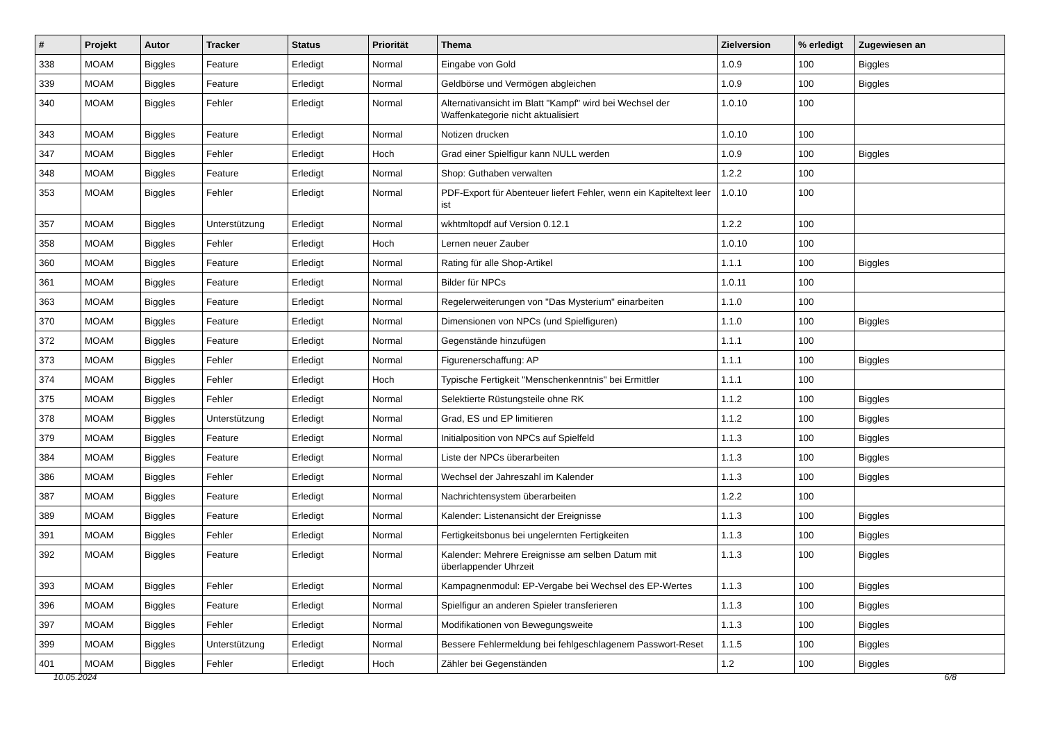| # | Projekt | Autor | Tracker | Status | Priorität | Thema | Zielversion | % erledigt | Zugewiesen an |
| --- | --- | --- | --- | --- | --- | --- | --- | --- | --- |
| 338 | MOAM | Biggles | Feature | Erledigt | Normal | Eingabe von Gold | 1.0.9 | 100 | Biggles |
| 339 | MOAM | Biggles | Feature | Erledigt | Normal | Geldbörse und Vermögen abgleichen | 1.0.9 | 100 | Biggles |
| 340 | MOAM | Biggles | Fehler | Erledigt | Normal | Alternativansicht im Blatt "Kampf" wird bei Wechsel der Waffenkategorie nicht aktualisiert | 1.0.10 | 100 | |
| 343 | MOAM | Biggles | Feature | Erledigt | Normal | Notizen drucken | 1.0.10 | 100 | |
| 347 | MOAM | Biggles | Fehler | Erledigt | Hoch | Grad einer Spielfigur kann NULL werden | 1.0.9 | 100 | Biggles |
| 348 | MOAM | Biggles | Feature | Erledigt | Normal | Shop: Guthaben verwalten | 1.2.2 | 100 | |
| 353 | MOAM | Biggles | Fehler | Erledigt | Normal | PDF-Export für Abenteuer liefert Fehler, wenn ein Kapiteltext leer ist | 1.0.10 | 100 | |
| 357 | MOAM | Biggles | Unterstützung | Erledigt | Normal | wkhtmltopdf auf Version 0.12.1 | 1.2.2 | 100 | |
| 358 | MOAM | Biggles | Fehler | Erledigt | Hoch | Lernen neuer Zauber | 1.0.10 | 100 | |
| 360 | MOAM | Biggles | Feature | Erledigt | Normal | Rating für alle Shop-Artikel | 1.1.1 | 100 | Biggles |
| 361 | MOAM | Biggles | Feature | Erledigt | Normal | Bilder für NPCs | 1.0.11 | 100 | |
| 363 | MOAM | Biggles | Feature | Erledigt | Normal | Regelerweiterungen von "Das Mysterium" einarbeiten | 1.1.0 | 100 | |
| 370 | MOAM | Biggles | Feature | Erledigt | Normal | Dimensionen von NPCs (und Spielfiguren) | 1.1.0 | 100 | Biggles |
| 372 | MOAM | Biggles | Feature | Erledigt | Normal | Gegenstände hinzufügen | 1.1.1 | 100 | |
| 373 | MOAM | Biggles | Fehler | Erledigt | Normal | Figurenerschaffung: AP | 1.1.1 | 100 | Biggles |
| 374 | MOAM | Biggles | Fehler | Erledigt | Hoch | Typische Fertigkeit "Menschenkenntnis" bei Ermittler | 1.1.1 | 100 | |
| 375 | MOAM | Biggles | Fehler | Erledigt | Normal | Selektierte Rüstungsteile ohne RK | 1.1.2 | 100 | Biggles |
| 378 | MOAM | Biggles | Unterstützung | Erledigt | Normal | Grad, ES und EP limitieren | 1.1.2 | 100 | Biggles |
| 379 | MOAM | Biggles | Feature | Erledigt | Normal | Initialposition von NPCs auf Spielfeld | 1.1.3 | 100 | Biggles |
| 384 | MOAM | Biggles | Feature | Erledigt | Normal | Liste der NPCs überarbeiten | 1.1.3 | 100 | Biggles |
| 386 | MOAM | Biggles | Fehler | Erledigt | Normal | Wechsel der Jahreszahl im Kalender | 1.1.3 | 100 | Biggles |
| 387 | MOAM | Biggles | Feature | Erledigt | Normal | Nachrichtensystem überarbeiten | 1.2.2 | 100 | |
| 389 | MOAM | Biggles | Feature | Erledigt | Normal | Kalender: Listenansicht der Ereignisse | 1.1.3 | 100 | Biggles |
| 391 | MOAM | Biggles | Fehler | Erledigt | Normal | Fertigkeitsbonus bei ungelernten Fertigkeiten | 1.1.3 | 100 | Biggles |
| 392 | MOAM | Biggles | Feature | Erledigt | Normal | Kalender: Mehrere Ereignisse am selben Datum mit überlappender Uhrzeit | 1.1.3 | 100 | Biggles |
| 393 | MOAM | Biggles | Fehler | Erledigt | Normal | Kampagnenmodul: EP-Vergabe bei Wechsel des EP-Wertes | 1.1.3 | 100 | Biggles |
| 396 | MOAM | Biggles | Feature | Erledigt | Normal | Spielfigur an anderen Spieler transferieren | 1.1.3 | 100 | Biggles |
| 397 | MOAM | Biggles | Fehler | Erledigt | Normal | Modifikationen von Bewegungsweite | 1.1.3 | 100 | Biggles |
| 399 | MOAM | Biggles | Unterstützung | Erledigt | Normal | Bessere Fehlermeldung bei fehlgeschlagenem Passwort-Reset | 1.1.5 | 100 | Biggles |
| 401 | MOAM | Biggles | Fehler | Erledigt | Hoch | Zähler bei Gegenständen | 1.2 | 100 | Biggles |
10.05.2024 6/8